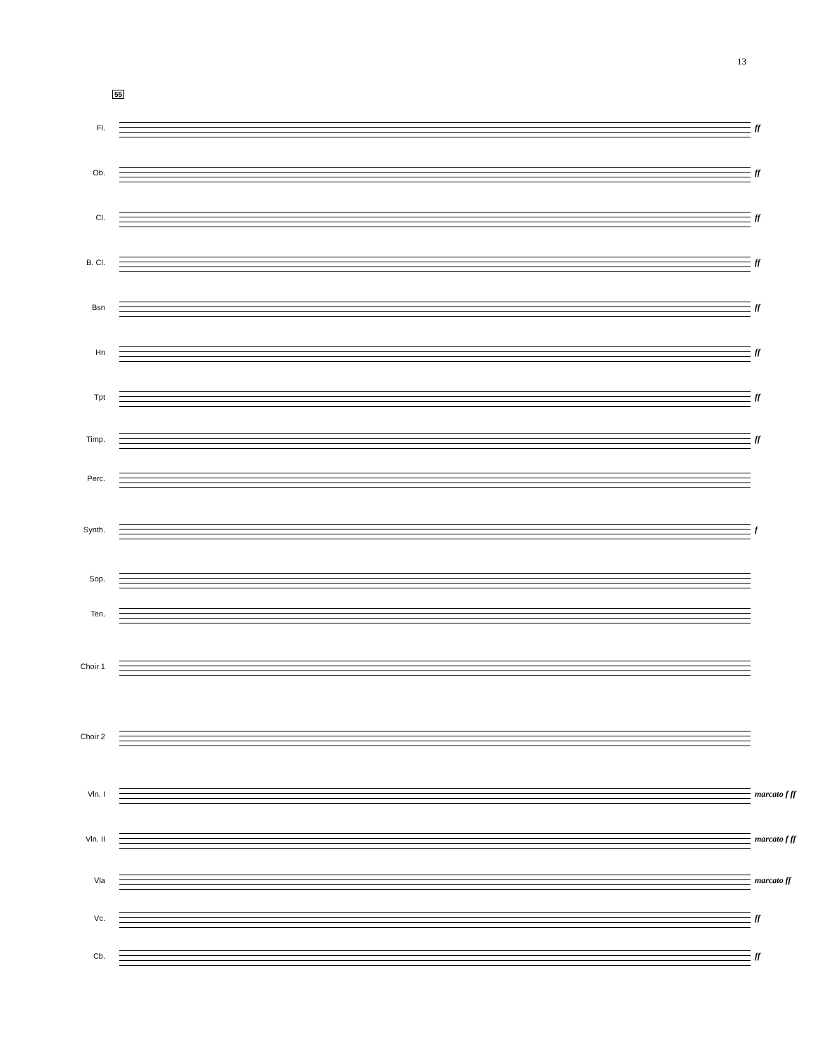13
55
Fl. ff
Ob. ff
Cl. ff
B. Cl. ff
Bsn ff
Hn ff
Tpt ff
Timp. ff
Perc.
Synth. f
Sop.
Ten.
Choir 1
Choir 2
Vln. I
marcato f ff
Vln. II
marcato f ff
Vla
marcato ff
Vc. ff
Cb. ff